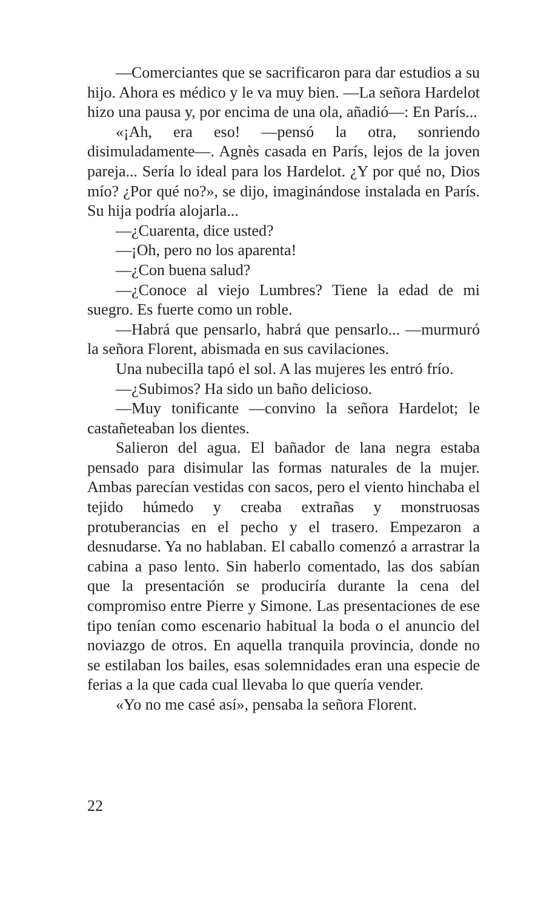—Comerciantes que se sacrificaron para dar estudios a su hijo. Ahora es médico y le va muy bien. —La señora Hardelot hizo una pausa y, por encima de una ola, añadió—: En París...
«¡Ah, era eso! —pensó la otra, sonriendo disimuladamente—. Agnès casada en París, lejos de la joven pareja... Sería lo ideal para los Hardelot. ¿Y por qué no, Dios mío? ¿Por qué no?», se dijo, imaginándose instalada en París. Su hija podría alojarla...
—¿Cuarenta, dice usted?
—¡Oh, pero no los aparenta!
—¿Con buena salud?
—¿Conoce al viejo Lumbres? Tiene la edad de mi suegro. Es fuerte como un roble.
—Habrá que pensarlo, habrá que pensarlo... —murmuró la señora Florent, abismada en sus cavilaciones.
Una nubecilla tapó el sol. A las mujeres les entró frío.
—¿Subimos? Ha sido un baño delicioso.
—Muy tonificante —convino la señora Hardelot; le castañeteaban los dientes.
Salieron del agua. El bañador de lana negra estaba pensado para disimular las formas naturales de la mujer. Ambas parecían vestidas con sacos, pero el viento hinchaba el tejido húmedo y creaba extrañas y monstruosas protuberancias en el pecho y el trasero. Empezaron a desnudarse. Ya no hablaban. El caballo comenzó a arrastrar la cabina a paso lento. Sin haberlo comentado, las dos sabían que la presentación se produciría durante la cena del compromiso entre Pierre y Simone. Las presentaciones de ese tipo tenían como escenario habitual la boda o el anuncio del noviazgo de otros. En aquella tranquila provincia, donde no se estilaban los bailes, esas solemnidades eran una especie de ferias a la que cada cual llevaba lo que quería vender.
«Yo no me casé así», pensaba la señora Florent.
22